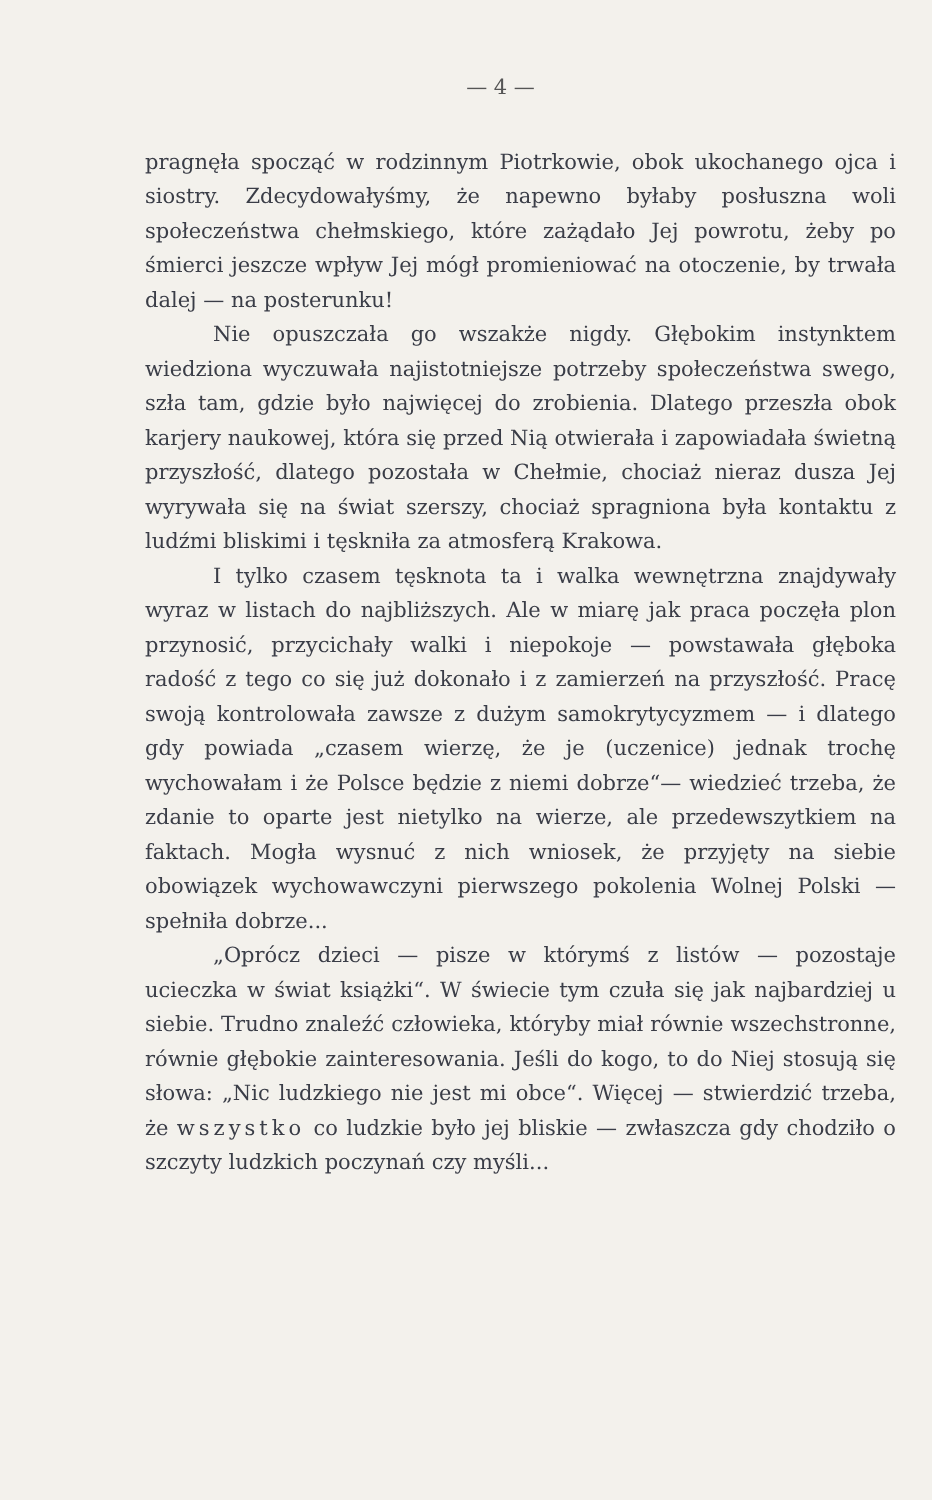— 4 —
pragnęła spocząć w rodzinnym Piotrkowie, obok ukochanego ojca i siostry. Zdecydowałyśmy, że napewno byłaby posłuszna woli społeczeństwa chełmskiego, które zażądało Jej powrotu, żeby po śmierci jeszcze wpływ Jej mógł promieniować na otoczenie, by trwała dalej — na posterunku!
Nie opuszczała go wszakże nigdy. Głębokim instynktem wiedziona wyczuwała najistotniejsze potrzeby społeczeństwa swego, szła tam, gdzie było najwięcej do zrobienia. Dlatego przeszła obok karjery naukowej, która się przed Nią otwierała i zapowiadała świetną przyszłość, dlatego pozostała w Chełmie, chociaż nieraz dusza Jej wyrywała się na świat szerszy, chociaż spragniona była kontaktu z ludźmi bliskimi i tęskniła za atmosferą Krakowa.
I tylko czasem tęsknota ta i walka wewnętrzna znajdywały wyraz w listach do najbliższych. Ale w miarę jak praca poczęła plon przynosić, przycichały walki i niepokoje — powstawała głęboka radość z tego co się już dokonało i z zamierzeń na przyszłość. Pracę swoją kontrolowała zawsze z dużym samokrytycyzmem — i dlatego gdy powiada „czasem wierzę, że je (uczenice) jednak trochę wychowałam i że Polsce będzie z niemi dobrze“— wiedzieć trzeba, że zdanie to oparte jest nietylko na wierze, ale przedewszytkiem na faktach. Mogła wysnuć z nich wniosek, że przyjęty na siebie obowiązek wychowawczyni pierwszego pokolenia Wolnej Polski — spełniła dobrze...
„Oprócz dzieci — pisze w którymś z listów — pozostaje ucieczka w świat książki“. W świecie tym czuła się jak najbardziej u siebie. Trudno znaleźć człowieka, któryby miał równie wszechstronne, równie głębokie zainteresowania. Jeśli do kogo, to do Niej stosują się słowa: „Nic ludzkiego nie jest mi obce“. Więcej — stwierdzić trzeba, że wszystko co ludzkie było jej bliskie — zwłaszcza gdy chodziło o szczyty ludzkich poczynań czy myśli...